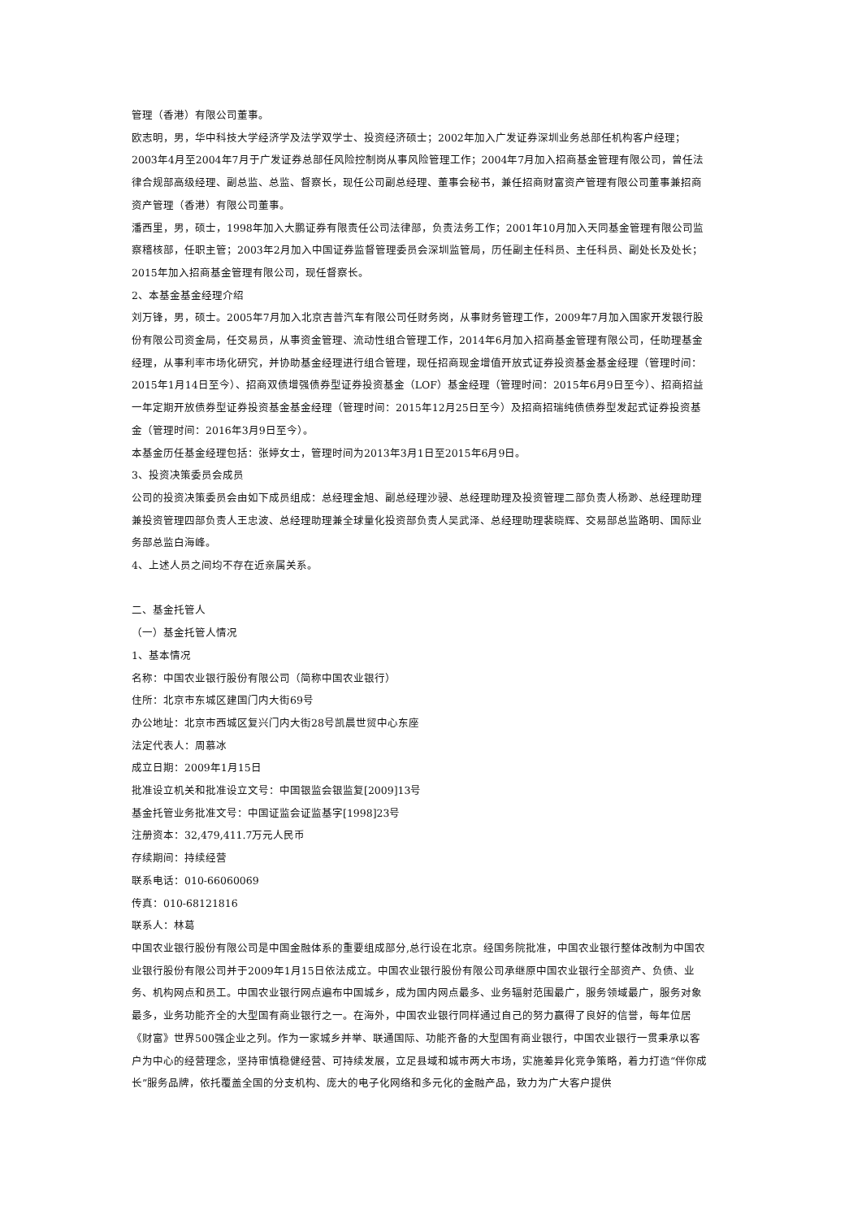管理（香港）有限公司董事。
欧志明，男，华中科技大学经济学及法学双学士、投资经济硕士；2002年加入广发证券深圳业务总部任机构客户经理；2003年4月至2004年7月于广发证券总部任风险控制岗从事风险管理工作；2004年7月加入招商基金管理有限公司，曾任法律合规部高级经理、副总监、总监、督察长，现任公司副总经理、董事会秘书，兼任招商财富资产管理有限公司董事兼招商资产管理（香港）有限公司董事。
潘西里，男，硕士，1998年加入大鹏证券有限责任公司法律部，负责法务工作；2001年10月加入天同基金管理有限公司监察稽核部，任职主管；2003年2月加入中国证券监督管理委员会深圳监管局，历任副主任科员、主任科员、副处长及处长；2015年加入招商基金管理有限公司，现任督察长。
2、本基金基金经理介绍
刘万锋，男，硕士。2005年7月加入北京吉普汽车有限公司任财务岗，从事财务管理工作，2009年7月加入国家开发银行股份有限公司资金局，任交易员，从事资金管理、流动性组合管理工作，2014年6月加入招商基金管理有限公司，任助理基金经理，从事利率市场化研究，并协助基金经理进行组合管理，现任招商现金增值开放式证券投资基金基金经理（管理时间：2015年1月14日至今）、招商双债增强债券型证券投资基金（LOF）基金经理（管理时间：2015年6月9日至今）、招商招益一年定期开放债券型证券投资基金基金经理（管理时间：2015年12月25日至今）及招商招瑞纯债债券型发起式证券投资基金（管理时间：2016年3月9日至今）。
本基金历任基金经理包括：张婷女士，管理时间为2013年3月1日至2015年6月9日。
3、投资决策委员会成员
公司的投资决策委员会由如下成员组成：总经理金旭、副总经理沙骎、总经理助理及投资管理二部负责人杨渺、总经理助理兼投资管理四部负责人王忠波、总经理助理兼全球量化投资部负责人吴武泽、总经理助理裴晓辉、交易部总监路明、国际业务部总监白海峰。
4、上述人员之间均不存在近亲属关系。
二、基金托管人
（一）基金托管人情况
1、基本情况
名称：中国农业银行股份有限公司（简称中国农业银行）
住所：北京市东城区建国门内大街69号
办公地址：北京市西城区复兴门内大街28号凯晨世贸中心东座
法定代表人：周慕冰
成立日期：2009年1月15日
批准设立机关和批准设立文号：中国银监会银监复[2009]13号
基金托管业务批准文号：中国证监会证监基字[1998]23号
注册资本：32,479,411.7万元人民币
存续期间：持续经营
联系电话：010-66060069
传真：010-68121816
联系人：林葛
中国农业银行股份有限公司是中国金融体系的重要组成部分,总行设在北京。经国务院批准，中国农业银行整体改制为中国农业银行股份有限公司并于2009年1月15日依法成立。中国农业银行股份有限公司承继原中国农业银行全部资产、负债、业务、机构网点和员工。中国农业银行网点遍布中国城乡，成为国内网点最多、业务辐射范围最广，服务领域最广，服务对象最多，业务功能齐全的大型国有商业银行之一。在海外，中国农业银行同样通过自己的努力赢得了良好的信誉，每年位居《财富》世界500强企业之列。作为一家城乡并举、联通国际、功能齐备的大型国有商业银行，中国农业银行一贯秉承以客户为中心的经营理念，坚持审慎稳健经营、可持续发展，立足县域和城市两大市场，实施差异化竞争策略，着力打造“伴你成长”服务品牌，依托覆盖全国的分支机构、庞大的电子化网络和多元化的金融产品，致力为广大客户提供